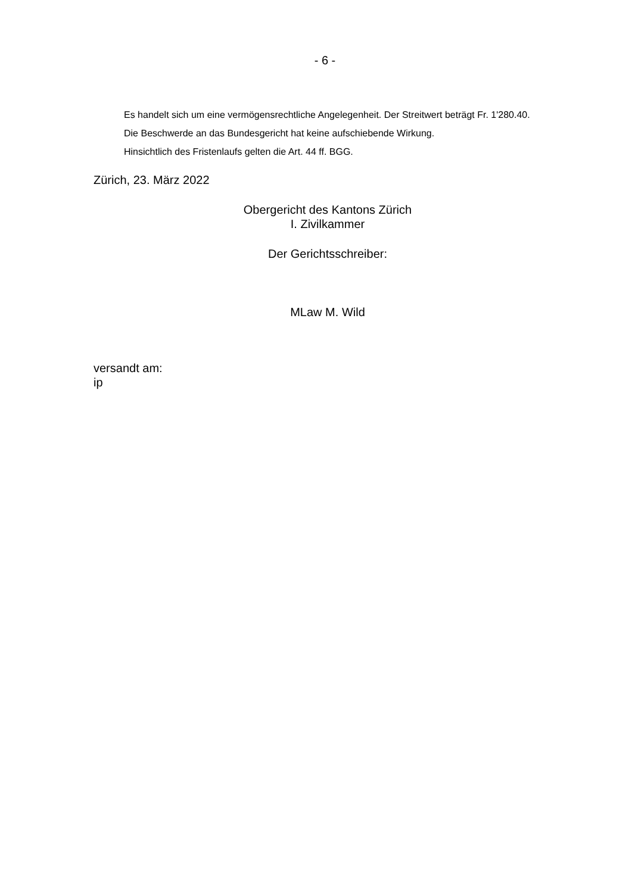- 6 -
Es handelt sich um eine vermögensrechtliche Angelegenheit. Der Streitwert beträgt Fr. 1'280.40.
Die Beschwerde an das Bundesgericht hat keine aufschiebende Wirkung.
Hinsichtlich des Fristenlaufs gelten die Art. 44 ff. BGG.
Zürich, 23. März 2022
Obergericht des Kantons Zürich
I. Zivilkammer
Der Gerichtsschreiber:
MLaw M. Wild
versandt am:
ip